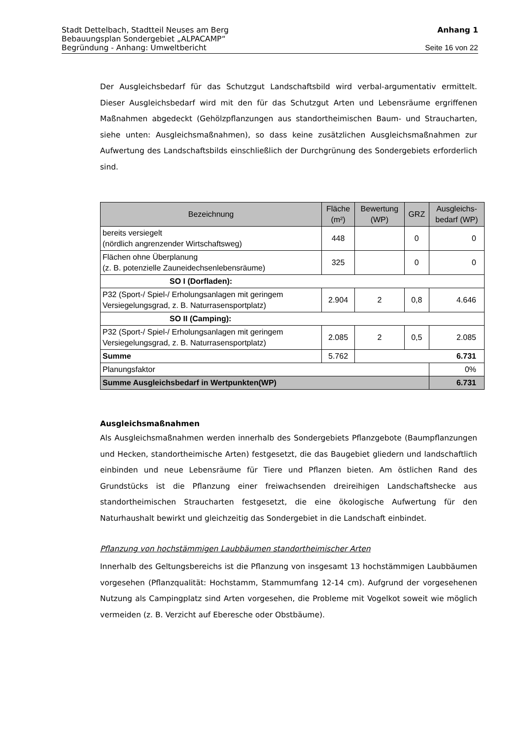Stadt Dettelbach, Stadtteil Neuses am Berg Anhang 1
Bebauungsplan Sondergebiet „ALPACAMP“
Begründung - Anhang: Umweltbericht Seite 16 von 22
Der Ausgleichsbedarf für das Schutzgut Landschaftsbild wird verbal-argumentativ ermittelt. Dieser Ausgleichsbedarf wird mit den für das Schutzgut Arten und Lebensräume ergriffenen Maßnahmen abgedeckt (Gehölzpflanzungen aus standortheimischen Baum- und Straucharten, siehe unten: Ausgleichsmaßnahmen), so dass keine zusätzlichen Ausgleichsmaßnahmen zur Aufwertung des Landschaftsbilds einschließlich der Durchgrünung des Sondergebiets erforderlich sind.
| Bezeichnung | Fläche (m²) | Bewertung (WP) | GRZ | Ausgleichs- bedarf (WP) |
| --- | --- | --- | --- | --- |
| bereits versiegelt (nördlich angrenzender Wirtschaftsweg) | 448 | | 0 | 0 |
| Flächen ohne Überplanung (z. B. potenzielle Zauneidechsenlebensräume) | 325 | | 0 | 0 |
| SO I (Dorfladen): | | | | |
| P32 (Sport-/ Spiel-/ Erholungsanlagen mit geringem Versiegelungsgrad, z. B. Naturrasensportplatz) | 2.904 | 2 | 0,8 | 4.646 |
| SO II (Camping): | | | | |
| P32 (Sport-/ Spiel-/ Erholungsanlagen mit geringem Versiegelungsgrad, z. B. Naturrasensportplatz) | 2.085 | 2 | 0,5 | 2.085 |
| Summe | 5.762 | 6.731 | | |
| Planungsfaktor | | | | 0% |
| Summe Ausgleichsbedarf in Wertpunkten(WP) | | | | 6.731 |
Ausgleichsmaßnahmen
Als Ausgleichsmaßnahmen werden innerhalb des Sondergebiets Pflanzgebote (Baumpflanzungen und Hecken, standortheimische Arten) festgesetzt, die das Baugebiet gliedern und landschaftlich einbinden und neue Lebensräume für Tiere und Pflanzen bieten. Am östlichen Rand des Grundstücks ist die Pflanzung einer freiwachsenden dreireihigen Landschaftshecke aus standortheimischen Straucharten festgesetzt, die eine ökologische Aufwertung für den Naturhaushalt bewirkt und gleichzeitig das Sondergebiet in die Landschaft einbindet.
Pflanzung von hochstämmigen Laubbäumen standortheimischer Arten
Innerhalb des Geltungsbereichs ist die Pflanzung von insgesamt 13 hochstämmigen Laubbäumen vorgesehen (Pflanzqualität: Hochstamm, Stammumfang 12-14 cm). Aufgrund der vorgesehenen Nutzung als Campingplatz sind Arten vorgesehen, die Probleme mit Vogelkot soweit wie möglich vermeiden (z. B. Verzicht auf Eberesche oder Obstbäume).